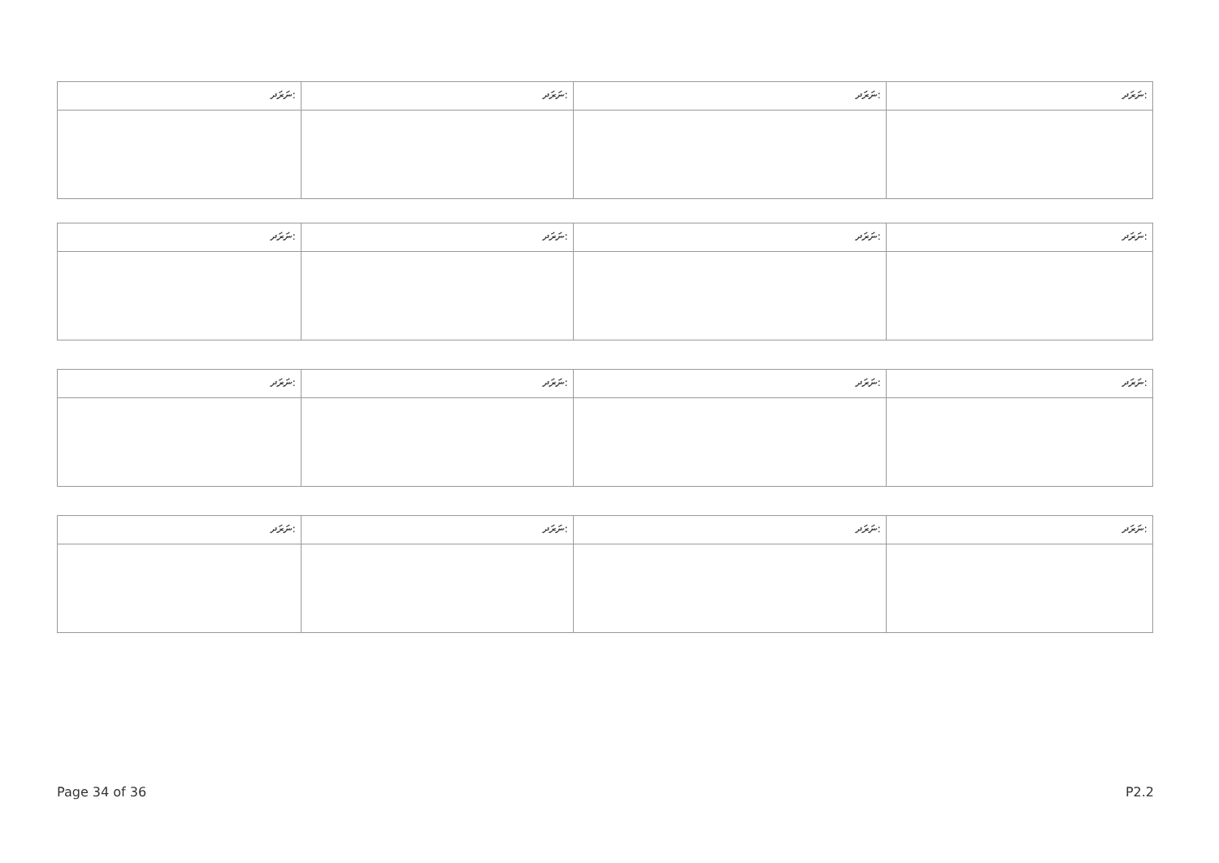| ނަރަދ: | ނަރަދ: | ނަރަދ: | ނަރަދ: |
| ނަރަދ: | ނަރަދ: | ނަރަދ: | ނަރަދ: |
| ނަރަދ: | ނަރަދ: | ނަރަދ: | ނަރަދ: |
| ނަރަދ: | ނަރަދ: | ނަރަދ: | ނަރަދ: |
Page 34 of 36 P2.2